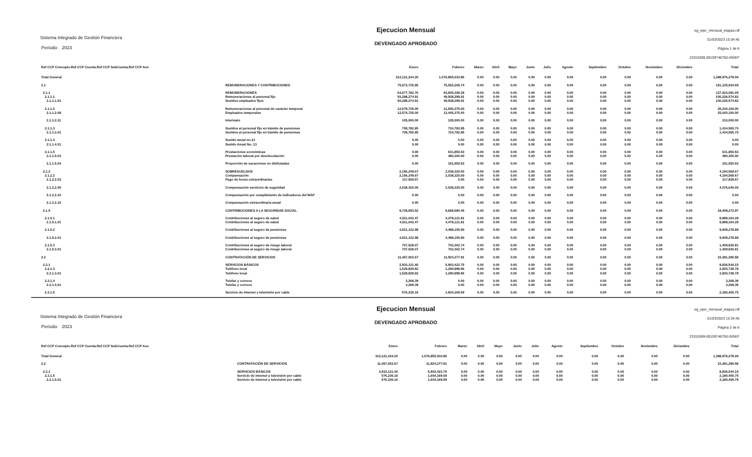Sistema Integrado de Gestión Financiera
Periodo: 2023
Ejecucion Mensual
DEVENGADO APROBADO
eg_ejec_mensual_etapas.rdf
01/03/2023 15:34:45
Página 1 de 6
23315369-00109746750-SIGEF
| Ref CCP Concepto.Ref CCP Cuenta.Ref CCP SubCuenta.Ref CCP Aux | | Enero | Febrero | Marzo | Abril | Mayo | Junio | Julio | Agosto | Septiembre | Octubre | Noviembre | Diciembre | Total |
| --- | --- | --- | --- | --- | --- | --- | --- | --- | --- | --- | --- | --- | --- | --- |
| Total General | | 312,121,244.20 | 1,076,855,033.86 | 0.00 | 0.00 | 0.00 | 0.00 | 0.00 | 0.00 | 0.00 | 0.00 | 0.00 | 0.00 | 1,388,976,278.06 |
| 2.1 | REMUNERACIONES Y CONTRIBUCIONES | 75,573,725.95 | 75,552,208.74 | 0.00 | 0.00 | 0.00 | 0.00 | 0.00 | 0.00 | 0.00 | 0.00 | 0.00 | 0.00 | 151,125,934.69 |
| 2.1.1 | REMUNERACIONES | 63,677,782.76 | 63,845,308.29 | 0.00 | 0.00 | 0.00 | 0.00 | 0.00 | 0.00 | 0.00 | 0.00 | 0.00 | 0.00 | 127,523,091.05 |
| 2.1.1.1 | Remuneraciones al personal fijo | 50,288,274.91 | 49,938,299.91 | 0.00 | 0.00 | 0.00 | 0.00 | 0.00 | 0.00 | 0.00 | 0.00 | 0.00 | 0.00 | 100,226,574.82 |
| 2.1.1.1.01 | Sueldos empleados fijos | 50,288,274.91 | 49,938,299.91 | 0.00 | 0.00 | 0.00 | 0.00 | 0.00 | 0.00 | 0.00 | 0.00 | 0.00 | 0.00 | 100,226,574.82 |
| 2.1.1.2 | Remuneraciones al personal de carácter temporal | 12,679,725.00 | 12,550,375.00 | 0.00 | 0.00 | 0.00 | 0.00 | 0.00 | 0.00 | 0.00 | 0.00 | 0.00 | 0.00 | 25,230,100.00 |
| 2.1.1.2.08 | Empleados temporales | 12,574,725.00 | 12,445,375.00 | 0.00 | 0.00 | 0.00 | 0.00 | 0.00 | 0.00 | 0.00 | 0.00 | 0.00 | 0.00 | 25,020,100.00 |
| 2.1.1.2.11 | Interinato | 105,000.00 | 105,000.00 | 0.00 | 0.00 | 0.00 | 0.00 | 0.00 | 0.00 | 0.00 | 0.00 | 0.00 | 0.00 | 210,000.00 |
| 2.1.1.3 | Sueldos al personal fijo en trámite de pensiones | 709,782.85 | 724,782.85 | 0.00 | 0.00 | 0.00 | 0.00 | 0.00 | 0.00 | 0.00 | 0.00 | 0.00 | 0.00 | 1,434,565.70 |
| 2.1.1.3.01 | Sueldos al personal fijo en trámite de pensiones | 709,782.85 | 724,782.85 | 0.00 | 0.00 | 0.00 | 0.00 | 0.00 | 0.00 | 0.00 | 0.00 | 0.00 | 0.00 | 1,434,565.70 |
| 2.1.1.4 | Sueldo anual no.13 | 0.00 | 0.00 | 0.00 | 0.00 | 0.00 | 0.00 | 0.00 | 0.00 | 0.00 | 0.00 | 0.00 | 0.00 | 0.00 |
| 2.1.1.4.01 | Sueldo Anual No. 13 | 0.00 | 0.00 | 0.00 | 0.00 | 0.00 | 0.00 | 0.00 | 0.00 | 0.00 | 0.00 | 0.00 | 0.00 | 0.00 |
| 2.1.1.5 | Prestaciones económicas | 0.00 | 631,850.53 | 0.00 | 0.00 | 0.00 | 0.00 | 0.00 | 0.00 | 0.00 | 0.00 | 0.00 | 0.00 | 631,850.53 |
| 2.1.1.5.03 | Prestación laboral por desvinculación | 0.00 | 480,300.00 | 0.00 | 0.00 | 0.00 | 0.00 | 0.00 | 0.00 | 0.00 | 0.00 | 0.00 | 0.00 | 480,300.00 |
| 2.1.1.5.04 | Proporción de vacaciones no disfrutadas | 0.00 | 151,550.53 | 0.00 | 0.00 | 0.00 | 0.00 | 0.00 | 0.00 | 0.00 | 0.00 | 0.00 | 0.00 | 151,550.53 |
| 2.1.2 | SOBRESUELDOS | 2,156,249.67 | 2,038,320.00 | 0.00 | 0.00 | 0.00 | 0.00 | 0.00 | 0.00 | 0.00 | 0.00 | 0.00 | 0.00 | 4,194,569.67 |
| 2.1.2.2 | Compensación | 2,156,249.67 | 2,038,320.00 | 0.00 | 0.00 | 0.00 | 0.00 | 0.00 | 0.00 | 0.00 | 0.00 | 0.00 | 0.00 | 4,194,569.67 |
| 2.1.2.2.03 | Pago de horas extraordinarias | 117,929.67 | 0.00 | 0.00 | 0.00 | 0.00 | 0.00 | 0.00 | 0.00 | 0.00 | 0.00 | 0.00 | 0.00 | 117,929.67 |
| 2.1.2.2.05 | Compensación servicios de seguridad | 2,038,320.00 | 2,038,320.00 | 0.00 | 0.00 | 0.00 | 0.00 | 0.00 | 0.00 | 0.00 | 0.00 | 0.00 | 0.00 | 4,076,640.00 |
| 2.1.2.2.10 | Compensación por cumplimiento de indicadores del MAP | 0.00 | 0.00 | 0.00 | 0.00 | 0.00 | 0.00 | 0.00 | 0.00 | 0.00 | 0.00 | 0.00 | 0.00 | 0.00 |
| 2.1.2.2.15 | Compensación extraordinaria anual | 0.00 | 0.00 | 0.00 | 0.00 | 0.00 | 0.00 | 0.00 | 0.00 | 0.00 | 0.00 | 0.00 | 0.00 | 0.00 |
| 2.1.5 | CONTRIBUCIONES A LA SEGURIDAD SOCIAL | 9,739,693.52 | 9,668,580.45 | 0.00 | 0.00 | 0.00 | 0.00 | 0.00 | 0.00 | 0.00 | 0.00 | 0.00 | 0.00 | 19,408,273.97 |
| 2.1.5.1 | Contribuciones al seguro de salud | 4,511,042.47 | 4,478,121.81 | 0.00 | 0.00 | 0.00 | 0.00 | 0.00 | 0.00 | 0.00 | 0.00 | 0.00 | 0.00 | 8,989,164.28 |
| 2.1.5.1.01 | Contribuciones al seguro de salud | 4,511,042.47 | 4,478,121.81 | 0.00 | 0.00 | 0.00 | 0.00 | 0.00 | 0.00 | 0.00 | 0.00 | 0.00 | 0.00 | 8,989,164.28 |
| 2.1.5.2 | Contribuciones al seguro de pensiones | 4,521,122.98 | 4,488,155.90 | 0.00 | 0.00 | 0.00 | 0.00 | 0.00 | 0.00 | 0.00 | 0.00 | 0.00 | 0.00 | 9,009,278.88 |
| 2.1.5.2.01 | Contribuciones al seguro de pensiones | 4,521,122.98 | 4,488,155.90 | 0.00 | 0.00 | 0.00 | 0.00 | 0.00 | 0.00 | 0.00 | 0.00 | 0.00 | 0.00 | 9,009,278.88 |
| 2.1.5.3 | Contribuciones al seguro de riesgo laboral | 707,528.07 | 702,302.74 | 0.00 | 0.00 | 0.00 | 0.00 | 0.00 | 0.00 | 0.00 | 0.00 | 0.00 | 0.00 | 1,409,830.81 |
| 2.1.5.3.01 | Contribuciones al seguro de riesgo laboral | 707,528.07 | 702,302.74 | 0.00 | 0.00 | 0.00 | 0.00 | 0.00 | 0.00 | 0.00 | 0.00 | 0.00 | 0.00 | 1,409,830.81 |
| 2.2 | CONTRATACIÓN DE SERVICIOS | 11,457,002.67 | 11,924,277.91 | 0.00 | 0.00 | 0.00 | 0.00 | 0.00 | 0.00 | 0.00 | 0.00 | 0.00 | 0.00 | 23,381,280.58 |
| 2.2.1 | SERVICIOS BÁSICOS | 2,933,121.40 | 5,903,422.75 | 0.00 | 0.00 | 0.00 | 0.00 | 0.00 | 0.00 | 0.00 | 0.00 | 0.00 | 0.00 | 8,836,544.15 |
| 2.2.1.3 | Teléfono local | 1,529,829.82 | 1,290,898.96 | 0.00 | 0.00 | 0.00 | 0.00 | 0.00 | 0.00 | 0.00 | 0.00 | 0.00 | 0.00 | 2,820,728.78 |
| 2.2.1.3.01 | Teléfono local | 1,529,829.82 | 1,290,898.96 | 0.00 | 0.00 | 0.00 | 0.00 | 0.00 | 0.00 | 0.00 | 0.00 | 0.00 | 0.00 | 2,820,728.78 |
| 2.2.1.4 | Telefax y correos | 3,268.39 | 0.00 | 0.00 | 0.00 | 0.00 | 0.00 | 0.00 | 0.00 | 0.00 | 0.00 | 0.00 | 0.00 | 3,268.39 |
| 2.2.1.4.01 | Telefax y correos | 3,268.39 | 0.00 | 0.00 | 0.00 | 0.00 | 0.00 | 0.00 | 0.00 | 0.00 | 0.00 | 0.00 | 0.00 | 3,268.39 |
| 2.2.1.5 | Servicio de internet y televisión por cable | 576,236.16 | 1,604,169.59 | 0.00 | 0.00 | 0.00 | 0.00 | 0.00 | 0.00 | 0.00 | 0.00 | 0.00 | 0.00 | 2,180,405.75 |
Sistema Integrado de Gestión Financiera
Periodo: 2023
Ejecucion Mensual
DEVENGADO APROBADO
eg_ejec_mensual_etapas.rdf
01/03/2023 15:34:45
Página 2 de 6
23315369-00109746750-SIGEF
| Ref CCP Concepto.Ref CCP Cuenta.Ref CCP SubCuenta.Ref CCP Aux | | Enero | Febrero | Marzo | Abril | Mayo | Junio | Julio | Agosto | Septiembre | Octubre | Noviembre | Diciembre | Total |
| --- | --- | --- | --- | --- | --- | --- | --- | --- | --- | --- | --- | --- | --- | --- |
| Total General | | 312,121,244.20 | 1,076,855,033.86 | 0.00 | 0.00 | 0.00 | 0.00 | 0.00 | 0.00 | 0.00 | 0.00 | 0.00 | 0.00 | 1,388,976,278.06 |
| 2.2 | CONTRATACIÓN DE SERVICIOS | 11,457,002.67 | 11,924,277.91 | 0.00 | 0.00 | 0.00 | 0.00 | 0.00 | 0.00 | 0.00 | 0.00 | 0.00 | 0.00 | 23,381,280.58 |
| 2.2.1 | SERVICIOS BÁSICOS | 2,933,121.40 | 5,903,422.75 | 0.00 | 0.00 | 0.00 | 0.00 | 0.00 | 0.00 | 0.00 | 0.00 | 0.00 | 0.00 | 8,836,544.15 |
| 2.2.1.5 | Servicio de internet y televisión por cable | 576,236.16 | 1,604,169.59 | 0.00 | 0.00 | 0.00 | 0.00 | 0.00 | 0.00 | 0.00 | 0.00 | 0.00 | 0.00 | 2,180,405.75 |
| 2.2.1.5.01 | Servicio de internet y televisión por cable | 576,236.16 | 1,604,169.59 | 0.00 | 0.00 | 0.00 | 0.00 | 0.00 | 0.00 | 0.00 | 0.00 | 0.00 | 0.00 | 2,180,405.75 |